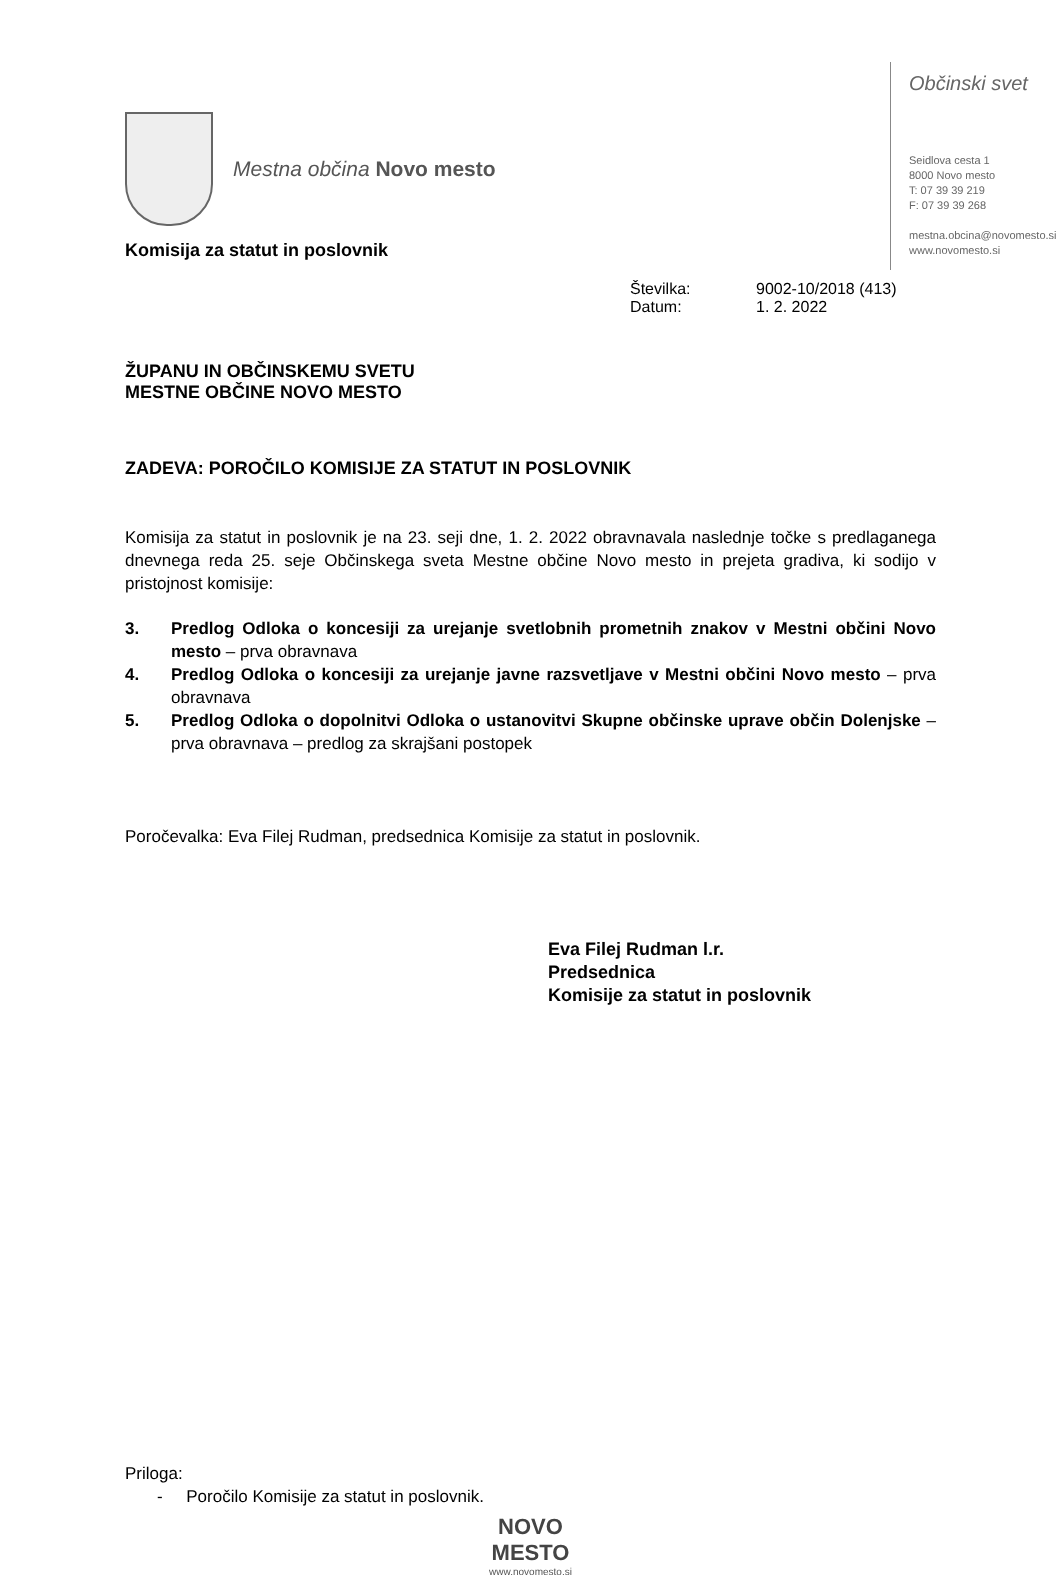Mestna občina Novo mesto
Komisija za statut in poslovnik
Občinski svet
Seidlova cesta 1
8000 Novo mesto
T: 07 39 39 219
F: 07 39 39 268
mestna.obcina@novomesto.si
www.novomesto.si
Številka: 9002-10/2018 (413)
Datum: 1. 2. 2022
ŽUPANU IN OBČINSKEMU SVETU
MESTNE OBČINE NOVO MESTO
ZADEVA: POROČILO KOMISIJE ZA STATUT IN POSLOVNIK
Komisija za statut in poslovnik je na 23. seji dne, 1. 2. 2022 obravnavala naslednje točke s predlaganega dnevnega reda 25. seje Občinskega sveta Mestne občine Novo mesto in prejeta gradiva, ki sodijo v pristojnost komisije:
3. Predlog Odloka o koncesiji za urejanje svetlobnih prometnih znakov v Mestni občini Novo mesto – prva obravnava
4. Predlog Odloka o koncesiji za urejanje javne razsvetljave v Mestni občini Novo mesto – prva obravnava
5. Predlog Odloka o dopolnitvi Odloka o ustanovitvi Skupne občinske uprave občin Dolenjske – prva obravnava – predlog za skrajšani postopek
Poročevalka: Eva Filej Rudman, predsednica Komisije za statut in poslovnik.
Eva Filej Rudman l.r.
Predsednica
Komisije za statut in poslovnik
Priloga:
- Poročilo Komisije za statut in poslovnik.
NOVO
MESTO
www.novomesto.si